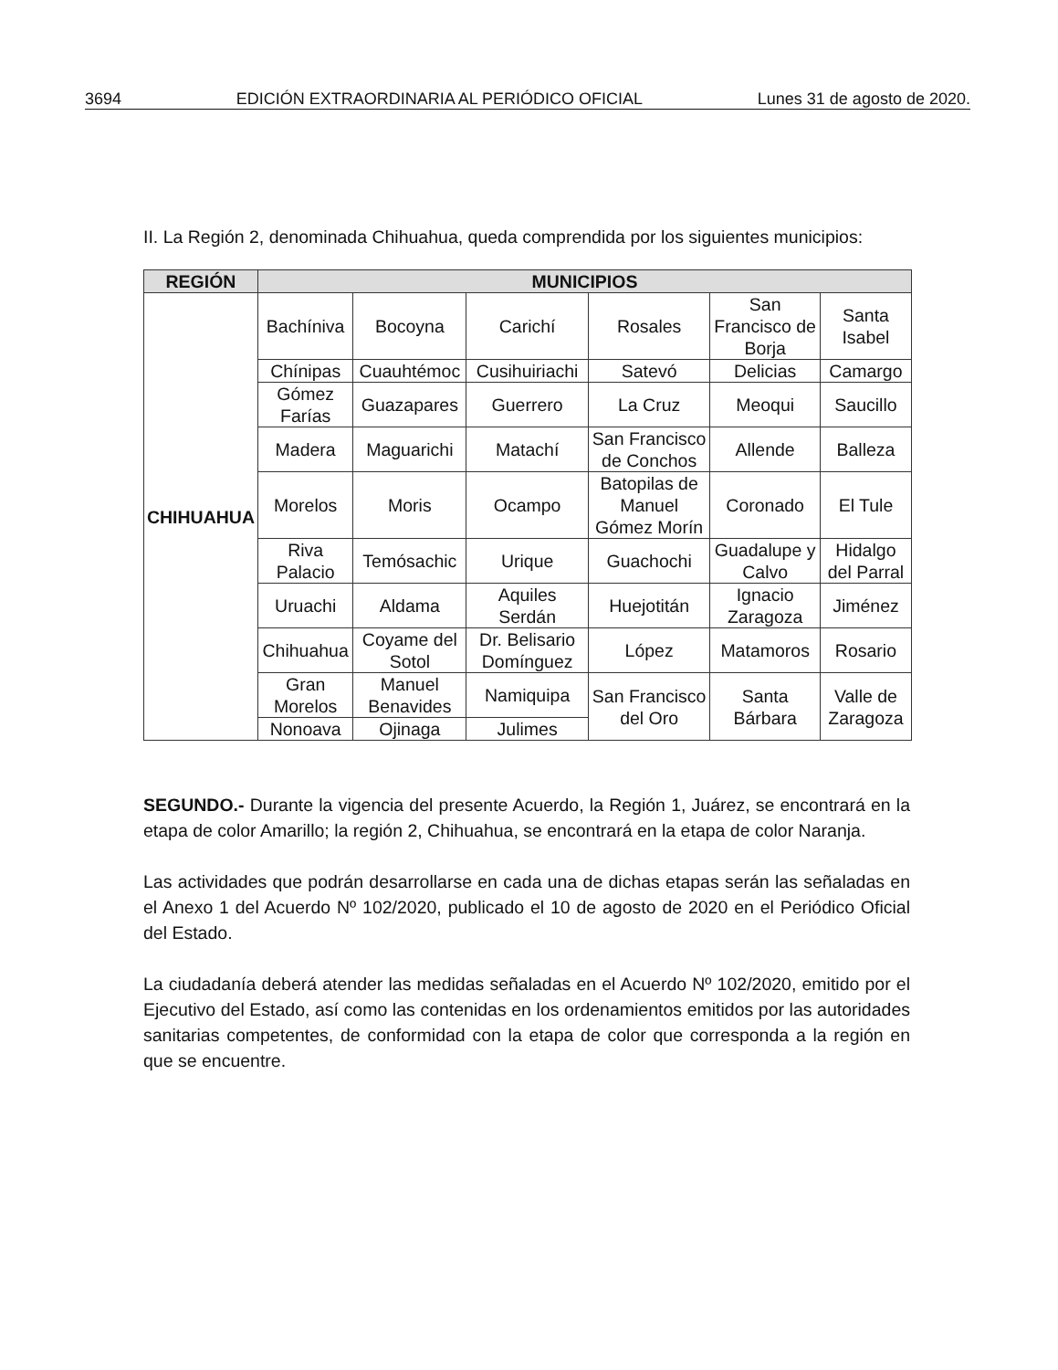3694 EDICIÓN EXTRAORDINARIA AL PERIÓDICO OFICIAL Lunes 31 de agosto de 2020.
II. La Región 2, denominada Chihuahua, queda comprendida por los siguientes municipios:
| REGIÓN | MUNICIPIOS | | | | | |
| --- | --- | --- | --- | --- | --- | --- |
| CHIHUAHUA | Bachíniva | Bocoyna | Carichí | Rosales | San Francisco de Borja | Santa Isabel |
| | Chínipas | Cuauhtémoc | Cusihuiriachi | Satevó | Delicias | Camargo |
| | Gómez Farías | Guazapares | Guerrero | La Cruz | Meoqui | Saucillo |
| | Madera | Maguarichi | Matachí | San Francisco de Conchos | Allende | Balleza |
| | Morelos | Moris | Ocampo | Batopilas de Manuel Gómez Morín | Coronado | El Tule |
| | Riva Palacio | Temósachic | Urique | Guachochi | Guadalupe y Calvo | Hidalgo del Parral |
| | Uruachi | Aldama | Aquiles Serdán | Huejotitán | Ignacio Zaragoza | Jiménez |
| | Chihuahua | Coyame del Sotol | Dr. Belisario Domínguez | López | Matamoros | Rosario |
| | Gran Morelos | Manuel Benavides | Namiquipa | San Francisco del Oro | Santa Bárbara | Valle de Zaragoza |
| | Nonoava | Ojinaga | Julimes | | | |
SEGUNDO.- Durante la vigencia del presente Acuerdo, la Región 1, Juárez, se encontrará en la etapa de color Amarillo; la región 2, Chihuahua, se encontrará en la etapa de color Naranja.
Las actividades que podrán desarrollarse en cada una de dichas etapas serán las señaladas en el Anexo 1 del Acuerdo Nº 102/2020, publicado el 10 de agosto de 2020 en el Periódico Oficial del Estado.
La ciudadanía deberá atender las medidas señaladas en el Acuerdo Nº 102/2020, emitido por el Ejecutivo del Estado, así como las contenidas en los ordenamientos emitidos por las autoridades sanitarias competentes, de conformidad con la etapa de color que corresponda a la región en que se encuentre.